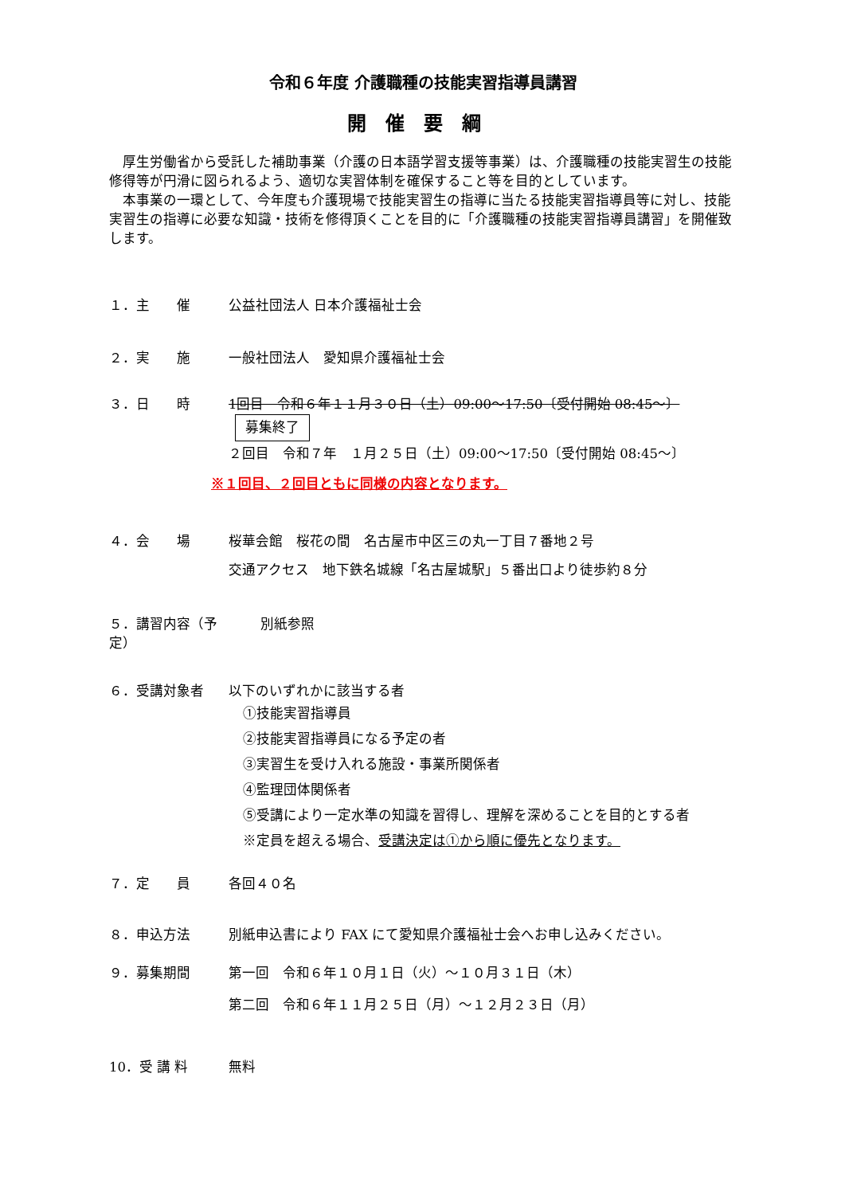令和６年度 介護職種の技能実習指導員講習
開催要綱
　厚生労働省から受託した補助事業（介護の日本語学習支援等事業）は、介護職種の技能実習生の技能修得等が円滑に図られるよう、適切な実習体制を確保すること等を目的としています。
　本事業の一環として、今年度も介護現場で技能実習生の指導に当たる技能実習指導員等に対し、技能実習生の指導に必要な知識・技術を修得頂くことを目的に「介護職種の技能実習指導員講習」を開催致します。
１．主　　催 公益社団法人 日本介護福祉士会
２．実　　施 一般社団法人　愛知県介護福祉士会
３．日　　時 1回目　令和６年１１月３０日（土）09:00～17:50〔受付開始 08:45～〕 募集終了
２回目　令和７年　１月２５日（土）09:00～17:50〔受付開始 08:45～〕
※１回目、２回目ともに同様の内容となります。
４．会　　場 桜華会館　桜花の間　名古屋市中区三の丸一丁目７番地２号
交通アクセス　地下鉄名城線「名古屋城駅」５番出口より徒歩約８分
５．講習内容（予定）
別紙参照
６．受講対象者 以下のいずれかに該当する者
①技能実習指導員
②技能実習指導員になる予定の者
③実習生を受け入れる施設・事業所関係者
④監理団体関係者
⑤受講により一定水準の知識を習得し、理解を深めることを目的とする者
※定員を超える場合、受講決定は①から順に優先となります。
７．定　　員 各回４０名
８．申込方法 別紙申込書により FAX にて愛知県介護福祉士会へお申し込みください。
９．募集期間 第一回　令和６年１０月１日（火）～１０月３１日（木）
第二回　令和６年１１月２５日（月）～１２月２３日（月）
10．受 講 料 無料